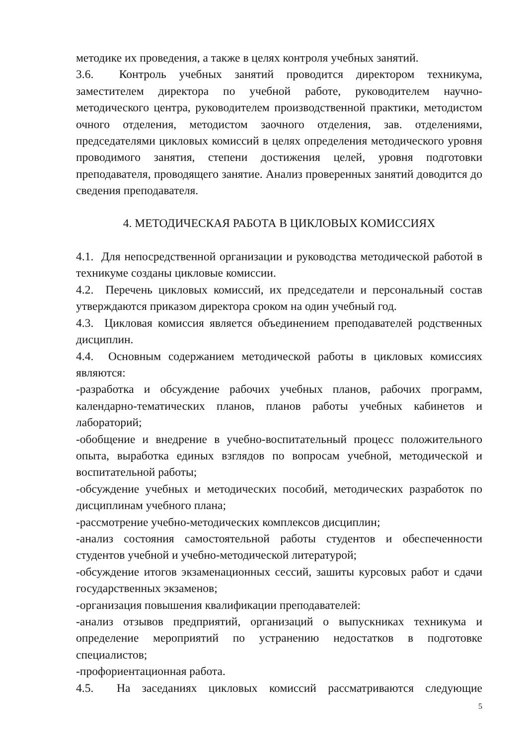методике их проведения, а также в целях контроля учебных занятий.
3.6. Контроль учебных занятий проводится директором техникума, заместителем директора по учебной работе, руководителем научно-методического центра, руководителем производственной практики, методистом очного отделения, методистом заочного отделения, зав. отделениями, председателями цикловых комиссий в целях определения методического уровня проводимого занятия, степени достижения целей, уровня подготовки преподавателя, проводящего занятие. Анализ проверенных занятий доводится до сведения преподавателя.
4. МЕТОДИЧЕСКАЯ РАБОТА В ЦИКЛОВЫХ КОМИССИЯХ
4.1. Для непосредственной организации и руководства методической работой в техникуме созданы цикловые комиссии.
4.2. Перечень цикловых комиссий, их председатели и персональный состав утверждаются приказом директора сроком на один учебный год.
4.3. Цикловая комиссия является объединением преподавателей родственных дисциплин.
4.4. Основным содержанием методической работы в цикловых комиссиях являются:
-разработка и обсуждение рабочих учебных планов, рабочих программ, календарно-тематических планов, планов работы учебных кабинетов и лабораторий;
-обобщение и внедрение в учебно-воспитательный процесс положительного опыта, выработка единых взглядов по вопросам учебной, методической и воспитательной работы;
-обсуждение учебных и методических пособий, методических разработок по дисциплинам учебного плана;
-рассмотрение учебно-методических комплексов дисциплин;
-анализ состояния самостоятельной работы студентов и обеспеченности студентов учебной и учебно-методической литературой;
-обсуждение итогов экзаменационных сессий, зашиты курсовых работ и сдачи государственных экзаменов;
-организация повышения квалификации преподавателей:
-анализ отзывов предприятий, организаций о выпускниках техникума и определение мероприятий по устранению недостатков в подготовке специалистов;
-профориентационная работа.
4.5. На заседаниях цикловых комиссий рассматриваются следующие
5